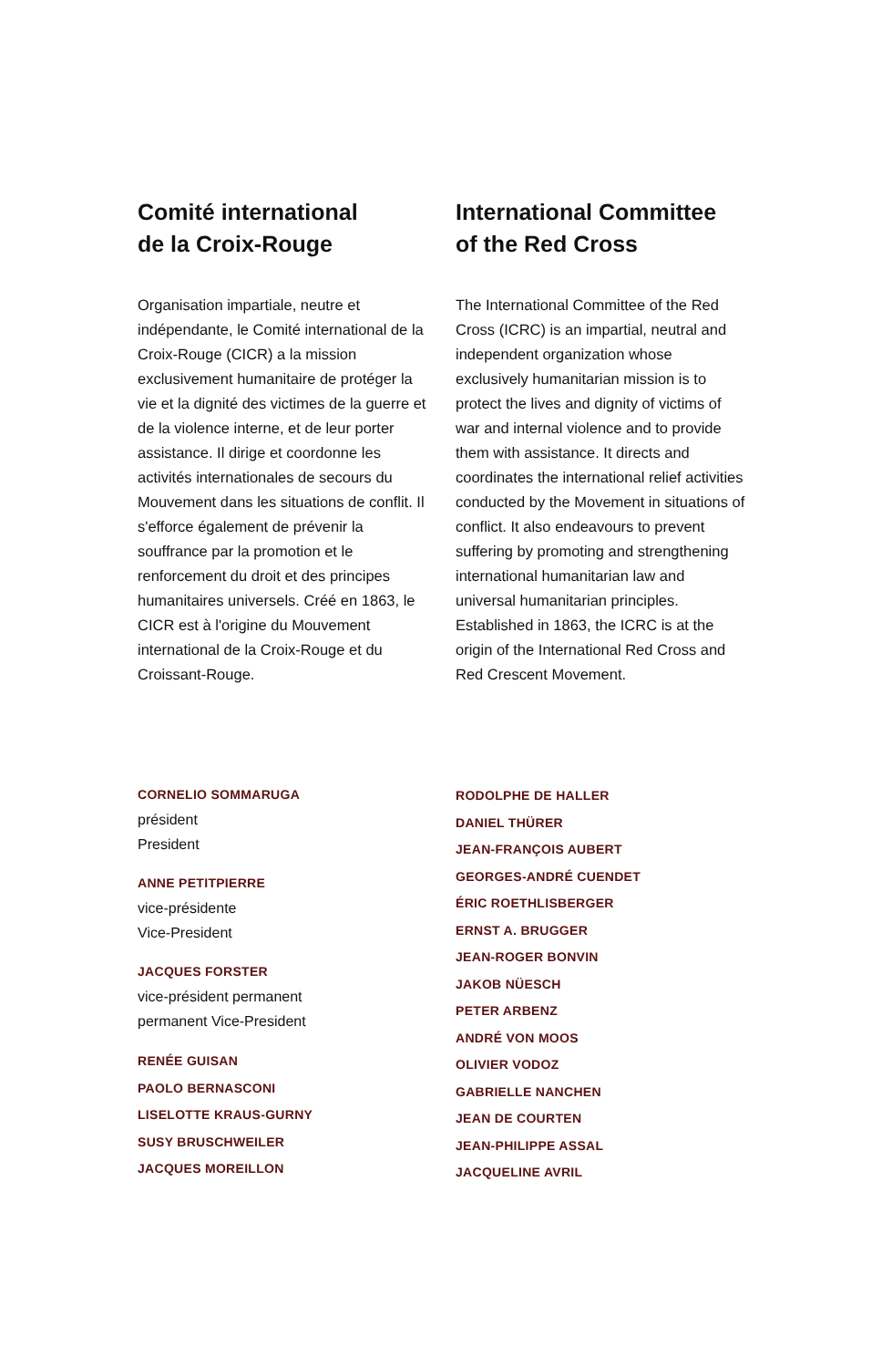Comité international
de la Croix-Rouge
Organisation impartiale, neutre et indépendante, le Comité international de la Croix-Rouge (CICR) a la mission exclusivement humanitaire de protéger la vie et la dignité des victimes de la guerre et de la violence interne, et de leur porter assistance. Il dirige et coordonne les activités internationales de secours du Mouvement dans les situations de conflit. Il s'efforce également de prévenir la souffrance par la promotion et le renforcement du droit et des principes humanitaires universels. Créé en 1863, le CICR est à l'origine du Mouvement international de la Croix-Rouge et du Croissant-Rouge.
International Committee
of the Red Cross
The International Committee of the Red Cross (ICRC) is an impartial, neutral and independent organization whose exclusively humanitarian mission is to protect the lives and dignity of victims of war and internal violence and to provide them with assistance. It directs and coordinates the international relief activities conducted by the Movement in situations of conflict. It also endeavours to prevent suffering by promoting and strengthening international humanitarian law and universal humanitarian principles. Established in 1863, the ICRC is at the origin of the International Red Cross and Red Crescent Movement.
CORNELIO SOMMARUGA
président
President
ANNE PETITPIERRE
vice-présidente
Vice-President
JACQUES FORSTER
vice-président permanent
permanent Vice-President
RENÉE GUISAN
PAOLO BERNASCONI
LISELOTTE KRAUS-GURNY
SUSY BRUSCHWEILER
JACQUES MOREILLON
RODOLPHE DE HALLER
DANIEL THÜRER
JEAN-FRANÇOIS AUBERT
GEORGES-ANDRÉ CUENDET
ÉRIC ROETHLISBERGER
ERNST A. BRUGGER
JEAN-ROGER BONVIN
JAKOB NÜESCH
PETER ARBENZ
ANDRÉ VON MOOS
OLIVIER VODOZ
GABRIELLE NANCHEN
JEAN DE COURTEN
JEAN-PHILIPPE ASSAL
JACQUELINE AVRIL